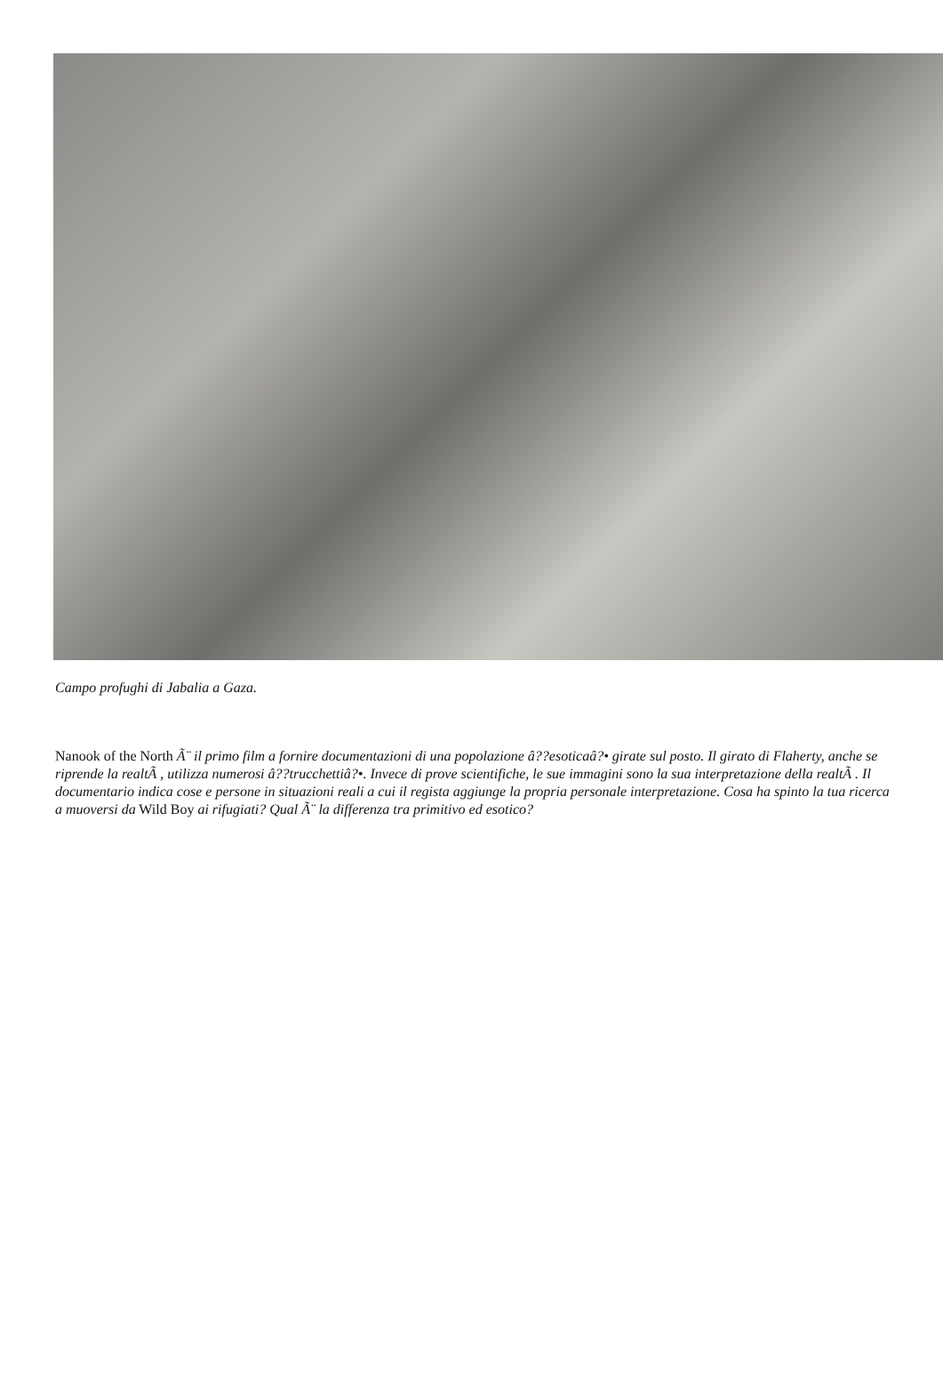Campo profughi di Jabalia a Gaza.
Nanook of the North Ã¨ il primo film a fornire documentazioni di una popolazione â??esoticaâ?• girate sul posto. Il girato di Flaherty, anche se riprende la realtÃ , utilizza numerosi â??trucchettiâ?•. Invece di prove scientifiche, le sue immagini sono la sua interpretazione della realtÃ . Il documentario indica cose e persone in situazioni reali a cui il regista aggiunge la propria personale interpretazione. Cosa ha spinto la tua ricerca a muoversi da Wild Boy ai rifugiati? Qual Ã¨ la differenza tra primitivo ed esotico?